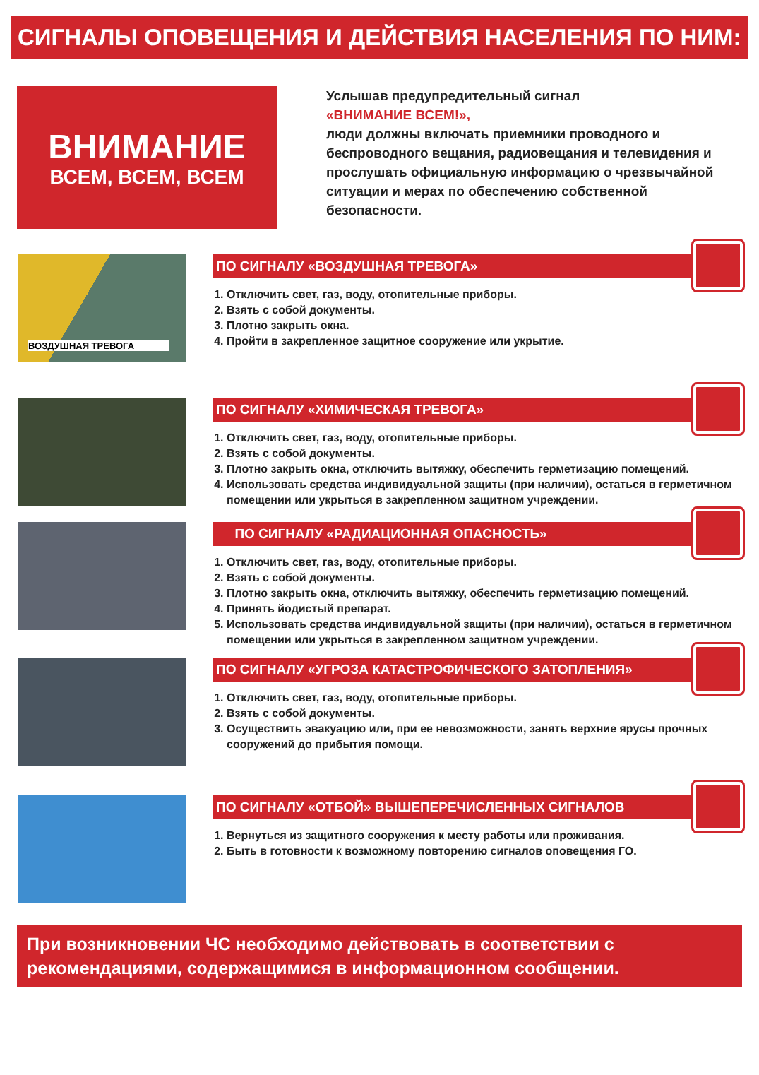СИГНАЛЫ ОПОВЕЩЕНИЯ И ДЕЙСТВИЯ НАСЕЛЕНИЯ ПО НИМ:
ВНИМАНИЕ
ВСЕМ, ВСЕМ, ВСЕМ
Услышав предупредительный сигнал
«ВНИМАНИЕ ВСЕМ!»,
люди должны включать приемники проводного и беспроводного вещания, радиовещания и телевидения и прослушать официальную информацию о чрезвычайной ситуации и мерах по обеспечению собственной безопасности.
ВОЗДУШНАЯ ТРЕВОГА
ПО СИГНАЛУ «ВОЗДУШНАЯ ТРЕВОГА»
1. Отключить свет, газ, воду, отопительные приборы.
2. Взять с собой документы.
3. Плотно закрыть окна.
4. Пройти в закрепленное защитное сооружение или укрытие.
ПО СИГНАЛУ «ХИМИЧЕСКАЯ ТРЕВОГА»
1. Отключить свет, газ, воду, отопительные приборы.
2. Взять с собой документы.
3. Плотно закрыть окна, отключить вытяжку, обеспечить герметизацию помещений.
4. Использовать средства индивидуальной защиты (при наличии), остаться в герметичном помещении или укрыться в закрепленном защитном учреждении.
ПО СИГНАЛУ «РАДИАЦИОННАЯ ОПАСНОСТЬ»
1. Отключить свет, газ, воду, отопительные приборы.
2. Взять с собой документы.
3. Плотно закрыть окна, отключить вытяжку, обеспечить герметизацию помещений.
4. Принять йодистый препарат.
5. Использовать средства индивидуальной защиты (при наличии), остаться в герметичном помещении или укрыться в закрепленном защитном учреждении.
ПО СИГНАЛУ «УГРОЗА КАТАСТРОФИЧЕСКОГО ЗАТОПЛЕНИЯ»
1. Отключить свет, газ, воду, отопительные приборы.
2. Взять с собой документы.
3. Осуществить эвакуацию или, при ее невозможности, занять верхние ярусы прочных сооружений до прибытия помощи.
ПО СИГНАЛУ «ОТБОЙ» ВЫШЕПЕРЕЧИСЛЕННЫХ СИГНАЛОВ
1. Вернуться из защитного сооружения к месту работы или проживания.
2. Быть в готовности к возможному повторению сигналов оповещения ГО.
При возникновении ЧС необходимо действовать в соответствии с рекомендациями, содержащимися в информационном сообщении.